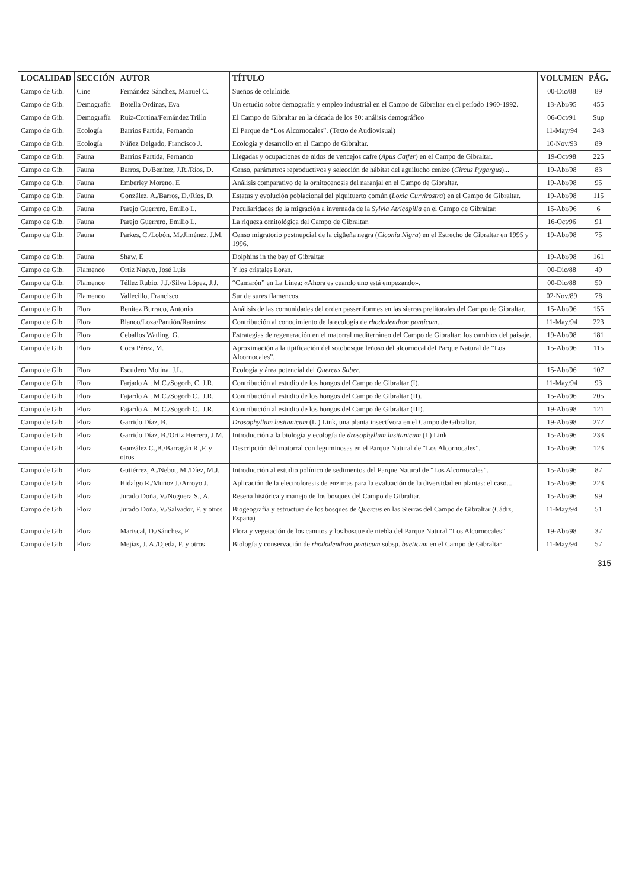| LOCALIDAD | SECCIÓN | AUTOR | TÍTULO | VOLUMEN | PÁG. |
| --- | --- | --- | --- | --- | --- |
| Campo de Gib. | Cine | Fernández Sánchez, Manuel C. | Sueños de celuloide. | 00-Dic/88 | 89 |
| Campo de Gib. | Demografía | Botella Ordinas, Eva | Un estudio sobre demografía y empleo industrial en el Campo de Gibraltar en el período 1960-1992. | 13-Abr/95 | 455 |
| Campo de Gib. | Demografía | Ruiz-Cortina/Fernández Trillo | El Campo de Gibraltar en la década de los 80: análisis demográfico | 06-Oct/91 | Sup |
| Campo de Gib. | Ecología | Barrios Partida, Fernando | El Parque de “Los Alcornocales”. (Texto de Audiovisual) | 11-May/94 | 243 |
| Campo de Gib. | Ecología | Núñez Delgado, Francisco J. | Ecología y desarrollo en el Campo de Gibraltar. | 10-Nov/93 | 89 |
| Campo de Gib. | Fauna | Barrios Partida, Fernando | Llegadas y ocupaciones de nidos de vencejos cafre ( Apus Caffer ) en el Campo de Gibraltar. | 19-Oct/98 | 225 |
| Campo de Gib. | Fauna | Barros, D./Benítez, J.R./Ríos, D. | Censo, parámetros reproductivos y selección de hábitat del aguilucho cenizo ( Circus Pygargus )... | 19-Abr/98 | 83 |
| Campo de Gib. | Fauna | Emberley Moreno, E | Análisis comparativo de la ornitocenosis del naranjal en el Campo de Gibraltar. | 19-Abr/98 | 95 |
| Campo de Gib. | Fauna | González, A./Barros, D./Ríos, D. | Estatus y evolución poblacional del piquituerto común ( Loxia Curvirostra ) en el Campo de Gibraltar. | 19-Abr/98 | 115 |
| Campo de Gib. | Fauna | Parejo Guerrero, Emilio L. | Peculiaridades de la migración a invernada de la Sylvia Atricapilla en el Campo de Gibraltar. | 15-Abr/96 | 6 |
| Campo de Gib. | Fauna | Parejo Guerrero, Emilio L. | La riqueza ornitológica del Campo de Gibraltar. | 16-Oct/96 | 91 |
| Campo de Gib. | Fauna | Parkes, C./Lobón. M./Jiménez. J.M. | Censo migratorio postnupcial de la cigüeña negra ( Ciconia Nigra ) en el Estrecho de Gibraltar en 1995 y 1996. | 19-Abr/98 | 75 |
| Campo de Gib. | Fauna | Shaw, E | Dolphins in the bay of Gibraltar. | 19-Abr/98 | 161 |
| Campo de Gib. | Flamenco | Ortiz Nuevo, José Luis | Y los cristales lloran. | 00-Dic/88 | 49 |
| Campo de Gib. | Flamenco | Téllez Rubio, J.J./Silva López, J.J. | “Camarón” en La Línea: «Ahora es cuando uno está empezando». | 00-Dic/88 | 50 |
| Campo de Gib. | Flamenco | Vallecillo, Francisco | Sur de sures flamencos. | 02-Nov/89 | 78 |
| Campo de Gib. | Flora | Benítez Burraco, Antonio | Análisis de las comunidades del orden passeriformes en las sierras prelitorales del Campo de Gibraltar. | 15-Abr/96 | 155 |
| Campo de Gib. | Flora | Blanco/Loza/Pantión/Ramírez | Contribución al conocimiento de la ecología de rhododendron ponticum ... | 11-May/94 | 223 |
| Campo de Gib. | Flora | Ceballos Watling, G. | Estrategias de regeneración en el matorral mediterráneo del Campo de Gibraltar: los cambios del paisaje. | 19-Abr/98 | 181 |
| Campo de Gib. | Flora | Coca Pérez, M. | Aproximación a la tipificación del sotobosque leñoso del alcornocal del Parque Natural de “Los Alcornocales”. | 15-Abr/96 | 115 |
| Campo de Gib. | Flora | Escudero Molina, J.L. | Ecología y área potencial del Quercus Suber . | 15-Abr/96 | 107 |
| Campo de Gib. | Flora | Farjado A., M.C./Sogorb, C. J.R. | Contribución al estudio de los hongos del Campo de Gibraltar (I). | 11-May/94 | 93 |
| Campo de Gib. | Flora | Fajardo A., M.C./Sogorb C., J.R. | Contribución al estudio de los hongos del Campo de Gibraltar (II). | 15-Abr/96 | 205 |
| Campo de Gib. | Flora | Fajardo A., M.C./Sogorb C., J.R. | Contribución al estudio de los hongos del Campo de Gibraltar (III). | 19-Abr/98 | 121 |
| Campo de Gib. | Flora | Garrido Díaz, B. | Drosophyllum lusitanicum (L.) Link, una planta insectívora en el Campo de Gibraltar. | 19-Abr/98 | 277 |
| Campo de Gib. | Flora | Garrido Díaz, B./Ortiz Herrera, J.M. | Introducción a la biología y ecología de drosophyllum lusitanicum (L) Link. | 15-Abr/96 | 233 |
| Campo de Gib. | Flora | González C.,B./Barragán R.,F. y otros | Descripción del matorral con leguminosas en el Parque Natural de “Los Alcornocales”. | 15-Abr/96 | 123 |
| Campo de Gib. | Flora | Gutiérrez, A./Nebot, M./Díez, M.J. | Introducción al estudio polínico de sedimentos del Parque Natural de “Los Alcornocales”. | 15-Abr/96 | 87 |
| Campo de Gib. | Flora | Hidalgo R./Muñoz J./Arroyo J. | Aplicación de la electroforesis de enzimas para la evaluación de la diversidad en plantas: el caso... | 15-Abr/96 | 223 |
| Campo de Gib. | Flora | Jurado Doña, V./Noguera S., A. | Reseña histórica y manejo de los bosques del Campo de Gibraltar. | 15-Abr/96 | 99 |
| Campo de Gib. | Flora | Jurado Doña, V./Salvador, F. y otros | Biogeografía y estructura de los bosques de Quercus en las Sierras del Campo de Gibraltar (Cádiz, España) | 11-May/94 | 51 |
| Campo de Gib. | Flora | Mariscal, D./Sánchez, F. | Flora y vegetación de los canutos y los bosque de niebla del Parque Natural “Los Alcornocales”. | 19-Abr/98 | 37 |
| Campo de Gib. | Flora | Mejías, J. A./Ojeda, F. y otros | Biología y conservación de rhododendron ponticum subsp. baeticum en el Campo de Gibraltar | 11-May/94 | 57 |
315